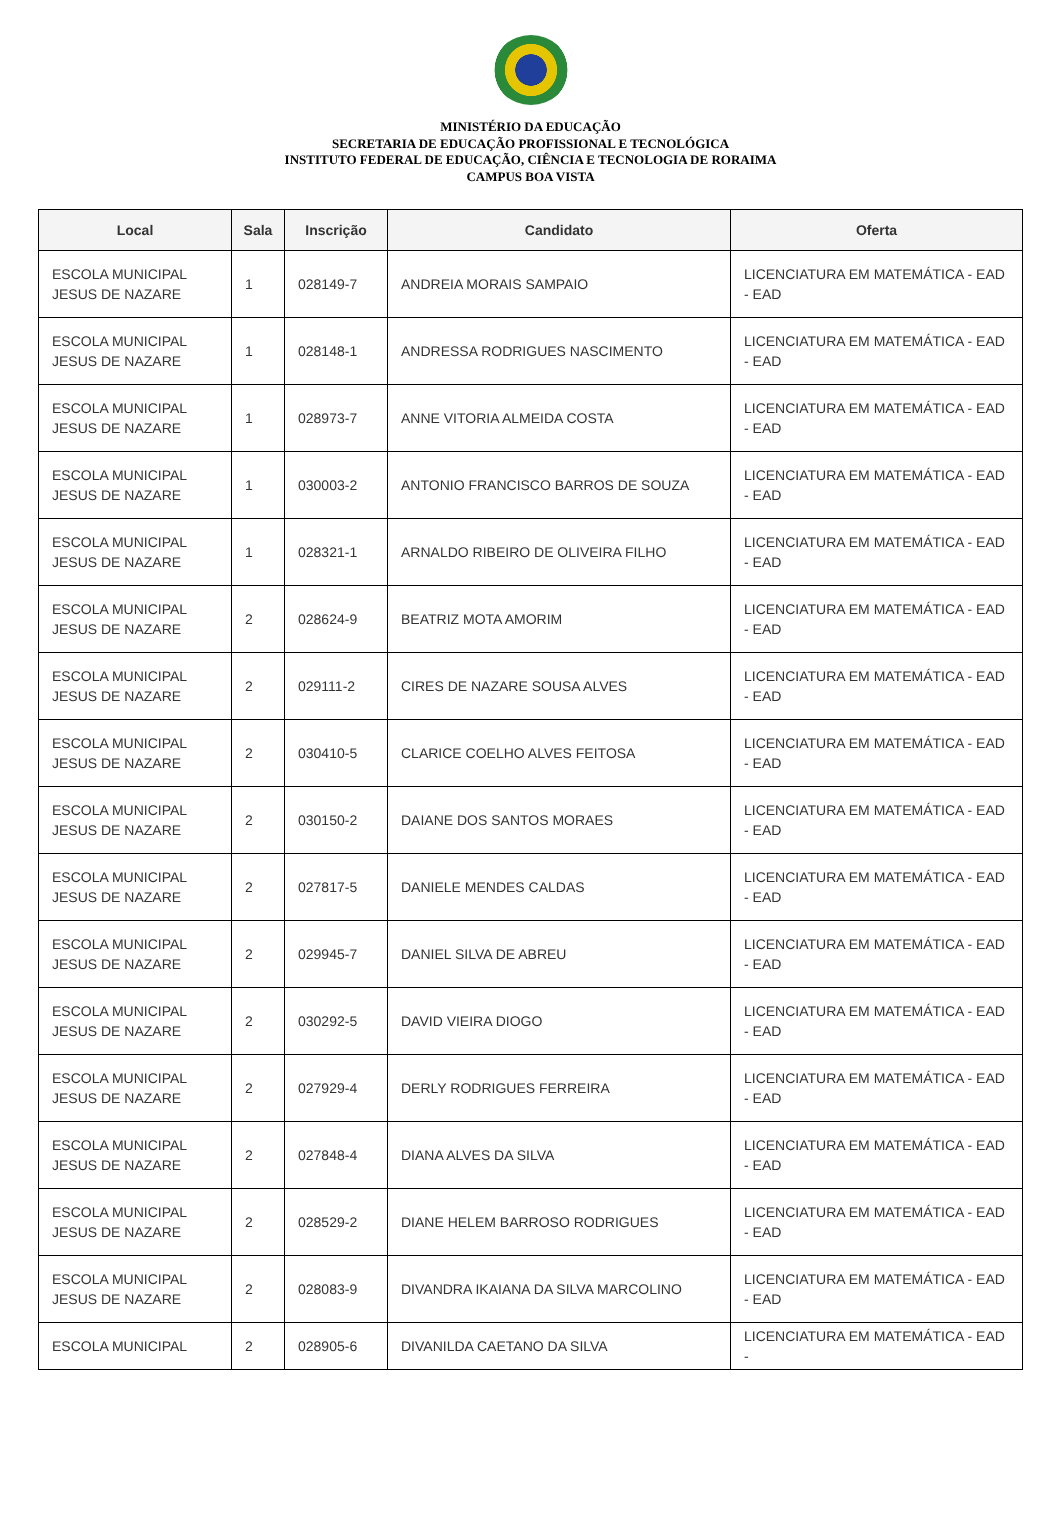MINISTÉRIO DA EDUCAÇÃO
SECRETARIA DE EDUCAÇÃO PROFISSIONAL E TECNOLÓGICA
INSTITUTO FEDERAL DE EDUCAÇÃO, CIÊNCIA E TECNOLOGIA DE RORAIMA
CAMPUS BOA VISTA
| Local | Sala | Inscrição | Candidato | Oferta |
| --- | --- | --- | --- | --- |
| ESCOLA MUNICIPAL JESUS DE NAZARE | 1 | 028149-7 | ANDREIA MORAIS SAMPAIO | LICENCIATURA EM MATEMÁTICA - EAD - EAD |
| ESCOLA MUNICIPAL JESUS DE NAZARE | 1 | 028148-1 | ANDRESSA RODRIGUES NASCIMENTO | LICENCIATURA EM MATEMÁTICA - EAD - EAD |
| ESCOLA MUNICIPAL JESUS DE NAZARE | 1 | 028973-7 | ANNE VITORIA ALMEIDA COSTA | LICENCIATURA EM MATEMÁTICA - EAD - EAD |
| ESCOLA MUNICIPAL JESUS DE NAZARE | 1 | 030003-2 | ANTONIO FRANCISCO BARROS DE SOUZA | LICENCIATURA EM MATEMÁTICA - EAD - EAD |
| ESCOLA MUNICIPAL JESUS DE NAZARE | 1 | 028321-1 | ARNALDO RIBEIRO DE OLIVEIRA FILHO | LICENCIATURA EM MATEMÁTICA - EAD - EAD |
| ESCOLA MUNICIPAL JESUS DE NAZARE | 2 | 028624-9 | BEATRIZ MOTA AMORIM | LICENCIATURA EM MATEMÁTICA - EAD - EAD |
| ESCOLA MUNICIPAL JESUS DE NAZARE | 2 | 029111-2 | CIRES DE NAZARE SOUSA ALVES | LICENCIATURA EM MATEMÁTICA - EAD - EAD |
| ESCOLA MUNICIPAL JESUS DE NAZARE | 2 | 030410-5 | CLARICE COELHO ALVES FEITOSA | LICENCIATURA EM MATEMÁTICA - EAD - EAD |
| ESCOLA MUNICIPAL JESUS DE NAZARE | 2 | 030150-2 | DAIANE DOS SANTOS MORAES | LICENCIATURA EM MATEMÁTICA - EAD - EAD |
| ESCOLA MUNICIPAL JESUS DE NAZARE | 2 | 027817-5 | DANIELE MENDES CALDAS | LICENCIATURA EM MATEMÁTICA - EAD - EAD |
| ESCOLA MUNICIPAL JESUS DE NAZARE | 2 | 029945-7 | DANIEL SILVA DE ABREU | LICENCIATURA EM MATEMÁTICA - EAD - EAD |
| ESCOLA MUNICIPAL JESUS DE NAZARE | 2 | 030292-5 | DAVID VIEIRA DIOGO | LICENCIATURA EM MATEMÁTICA - EAD - EAD |
| ESCOLA MUNICIPAL JESUS DE NAZARE | 2 | 027929-4 | DERLY RODRIGUES FERREIRA | LICENCIATURA EM MATEMÁTICA - EAD - EAD |
| ESCOLA MUNICIPAL JESUS DE NAZARE | 2 | 027848-4 | DIANA ALVES DA SILVA | LICENCIATURA EM MATEMÁTICA - EAD - EAD |
| ESCOLA MUNICIPAL JESUS DE NAZARE | 2 | 028529-2 | DIANE HELEM BARROSO RODRIGUES | LICENCIATURA EM MATEMÁTICA - EAD - EAD |
| ESCOLA MUNICIPAL JESUS DE NAZARE | 2 | 028083-9 | DIVANDRA IKAIANA DA SILVA MARCOLINO | LICENCIATURA EM MATEMÁTICA - EAD - EAD |
| ESCOLA MUNICIPAL | 2 | 028905-6 | DIVANILDA CAETANO DA SILVA | LICENCIATURA EM MATEMÁTICA - EAD - |